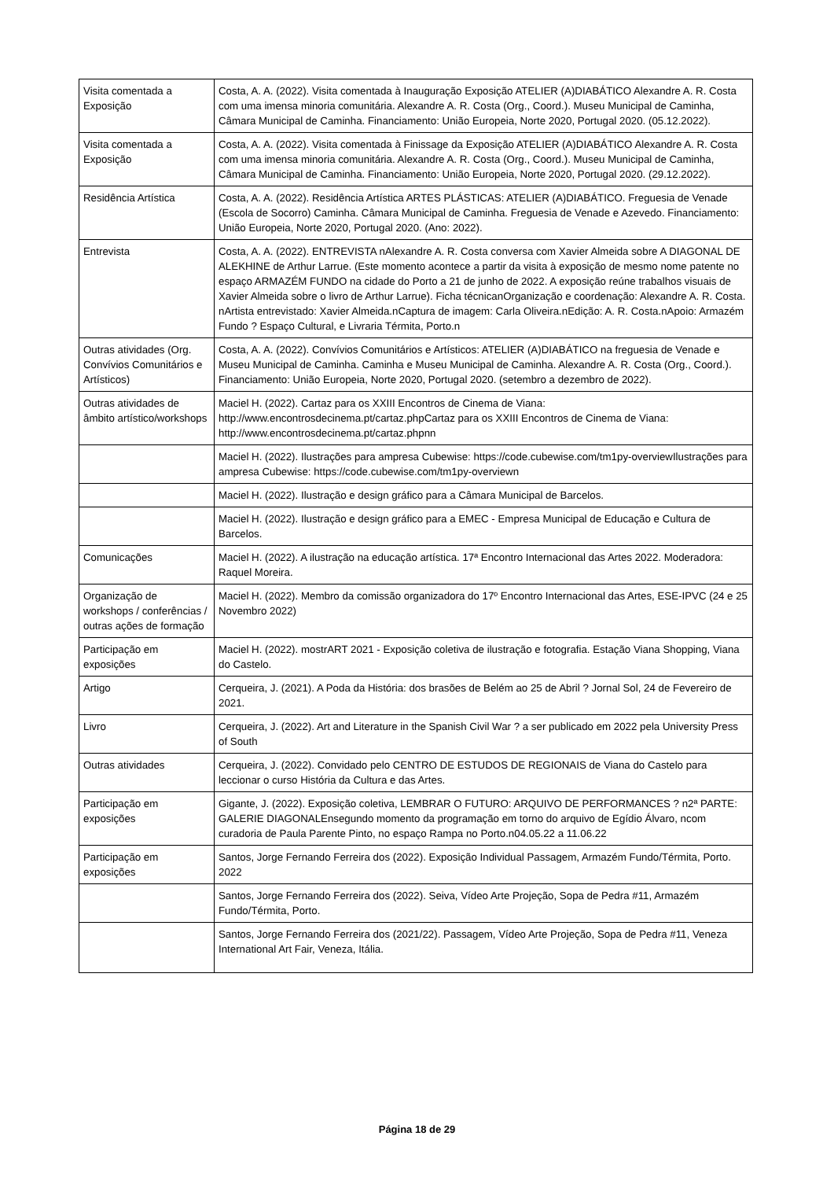| Visita comentada a Exposição | Costa, A. A. (2022). Visita comentada à Inauguração Exposição ATELIER (A)DIABÁTICO Alexandre A. R. Costa com uma imensa minoria comunitária. Alexandre A. R. Costa (Org., Coord.). Museu Municipal de Caminha, Câmara Municipal de Caminha. Financiamento: União Europeia, Norte 2020, Portugal 2020. (05.12.2022). |
| Visita comentada a Exposição | Costa, A. A. (2022). Visita comentada à Finissage da Exposição ATELIER (A)DIABÁTICO Alexandre A. R. Costa com uma imensa minoria comunitária. Alexandre A. R. Costa (Org., Coord.). Museu Municipal de Caminha, Câmara Municipal de Caminha. Financiamento: União Europeia, Norte 2020, Portugal 2020. (29.12.2022). |
| Residência Artística | Costa, A. A. (2022). Residência Artística ARTES PLÁSTICAS: ATELIER (A)DIABÁTICO. Freguesia de Venade (Escola de Socorro) Caminha. Câmara Municipal de Caminha. Freguesia de Venade e Azevedo. Financiamento: União Europeia, Norte 2020, Portugal 2020. (Ano: 2022). |
| Entrevista | Costa, A. A. (2022). ENTREVISTA nAlexandre A. R. Costa conversa com Xavier Almeida sobre A DIAGONAL DE ALEKHINE de Arthur Larrue. (Este momento acontece a partir da visita à exposição de mesmo nome patente no espaço ARMAZÉM FUNDO na cidade do Porto a 21 de junho de 2022. A exposição reúne trabalhos visuais de Xavier Almeida sobre o livro de Arthur Larrue). Ficha técnicanOrganização e coordenação: Alexandre A. R. Costa. nArtista entrevistado: Xavier Almeida.nCaptura de imagem: Carla Oliveira.nEdição: A. R. Costa.nApoio: Armazém Fundo ? Espaço Cultural, e Livraria Térmita, Porto.n |
| Outras atividades (Org. Convívios Comunitários e Artísticos) | Costa, A. A. (2022). Convívios Comunitários e Artísticos: ATELIER (A)DIABÁTICO na freguesia de Venade e Museu Municipal de Caminha. Caminha e Museu Municipal de Caminha. Alexandre A. R. Costa (Org., Coord.). Financiamento: União Europeia, Norte 2020, Portugal 2020. (setembro a dezembro de 2022). |
| Outras atividades de âmbito artístico/workshops | Maciel H. (2022). Cartaz para os XXIII Encontros de Cinema de Viana: http://www.encontrosdecinema.pt/cartaz.phpCartaz para os XXIII Encontros de Cinema de Viana: http://www.encontrosdecinema.pt/cartaz.phpnn |
| | Maciel H. (2022). Ilustrações para ampresa Cubewise: https://code.cubewise.com/tm1py-overviewIlustrações para ampresa Cubewise: https://code.cubewise.com/tm1py-overviewn |
| | Maciel H. (2022). Ilustração e design gráfico para a Câmara Municipal de Barcelos. |
| | Maciel H. (2022). Ilustração e design gráfico para a EMEC - Empresa Municipal de Educação e Cultura de Barcelos. |
| Comunicações | Maciel H. (2022). A ilustração na educação artística. 17ª Encontro Internacional das Artes 2022. Moderadora: Raquel Moreira. |
| Organização de workshops / conferências / outras ações de formação | Maciel H. (2022). Membro da comissão organizadora do 17º Encontro Internacional das Artes, ESE-IPVC (24 e 25 Novembro 2022) |
| Participação em exposições | Maciel H. (2022). mostrART 2021 - Exposição coletiva de ilustração e fotografia. Estação Viana Shopping, Viana do Castelo. |
| Artigo | Cerqueira, J. (2021). A Poda da História: dos brasões de Belém ao 25 de Abril ? Jornal Sol, 24 de Fevereiro de 2021. |
| Livro | Cerqueira, J. (2022). Art and Literature in the Spanish Civil War ? a ser publicado em 2022 pela University Press of South |
| Outras atividades | Cerqueira, J. (2022). Convidado pelo CENTRO DE ESTUDOS DE REGIONAIS de Viana do Castelo para leccionar o curso História da Cultura e das Artes. |
| Participação em exposições | Gigante, J. (2022). Exposição coletiva, LEMBRAR O FUTURO: ARQUIVO DE PERFORMANCES ? n2ª PARTE: GALERIE DIAGONALEnsegundo momento da programação em torno do arquivo de Egídio Álvaro, ncom curadoria de Paula Parente Pinto, no espaço Rampa no Porto.n04.05.22 a 11.06.22 |
| Participação em exposições | Santos, Jorge Fernando Ferreira dos (2022). Exposição Individual Passagem, Armazém Fundo/Térmita, Porto. 2022 |
| | Santos, Jorge Fernando Ferreira dos (2022). Seiva, Vídeo Arte Projeção, Sopa de Pedra #11, Armazém Fundo/Térmita, Porto. |
| | Santos, Jorge Fernando Ferreira dos (2021/22). Passagem, Vídeo Arte Projeção, Sopa de Pedra #11, Veneza International Art Fair, Veneza, Itália. |
Página 18 de 29